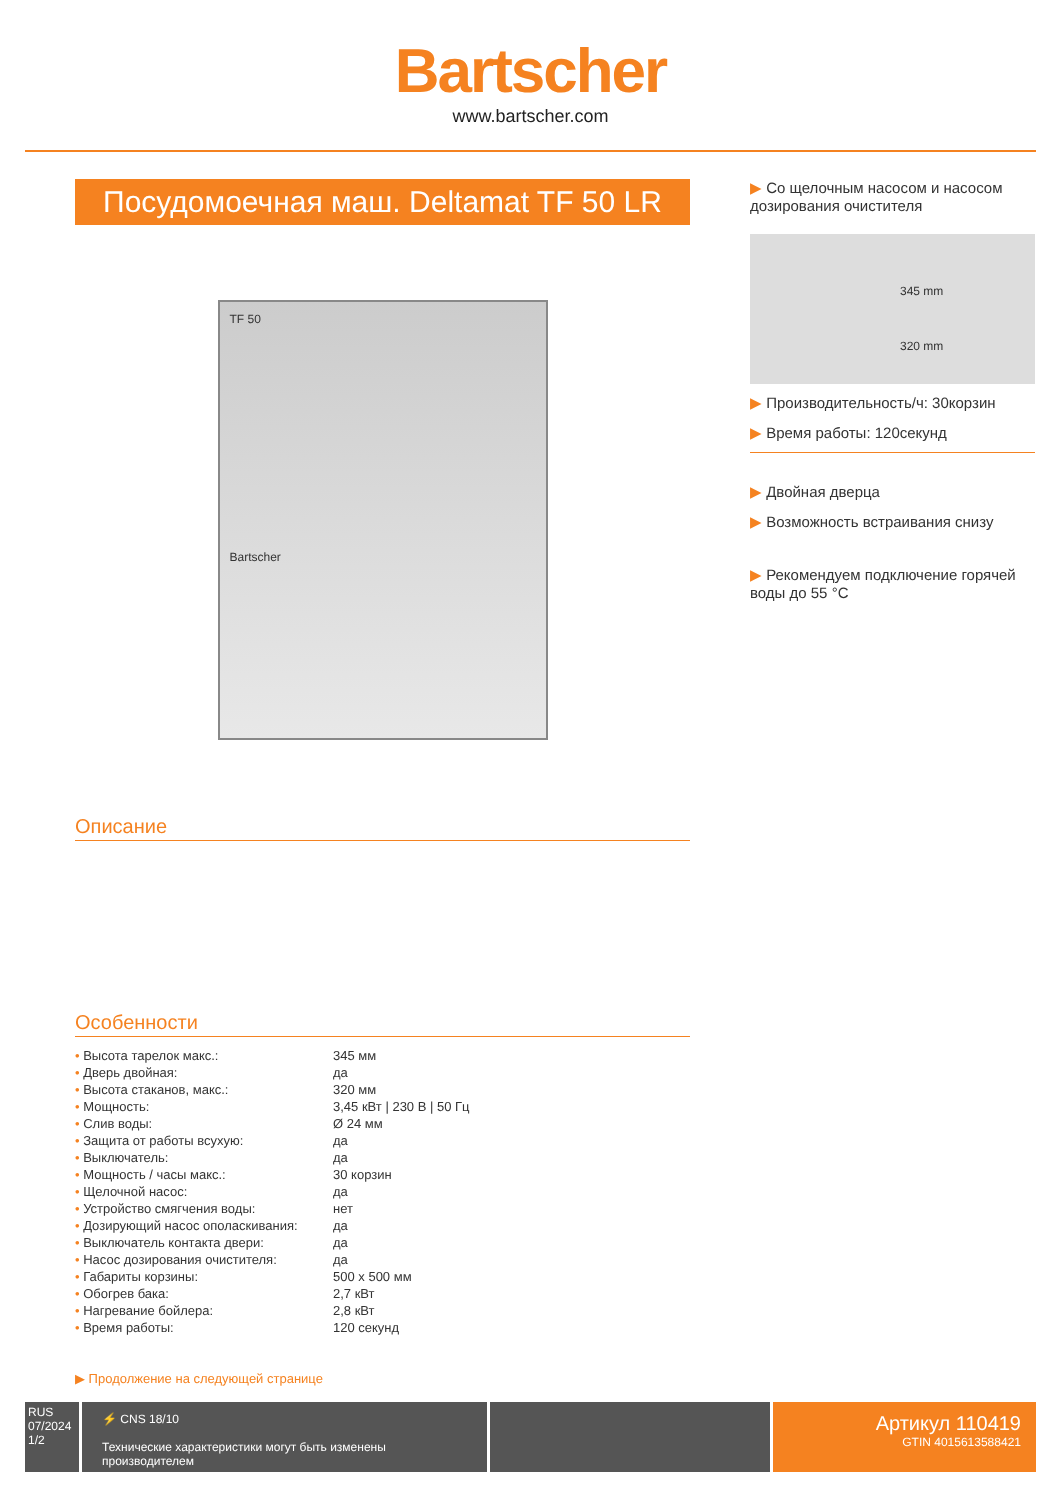Bartscher
www.bartscher.com
Посудомоечная маш. Deltamat TF 50 LR
TF 50
Bartscher
Описание
Особенности
| • Высота тарелок макс.: | 345 мм |
| • Дверь двойная: | да |
| • Высота стаканов, макс.: | 320 мм |
| • Мощность: | 3,45 кВт / 230 В / 50 Гц |
| • Слив воды: | Ø 24 мм |
| • Защита от работы всухую: | да |
| • Выключатель: | да |
| • Мощность / часы макс.: | 30 корзин |
| • Щелочной насос: | да |
| • Устройство смягчения воды: | нет |
| • Дозирующий насос ополаскивания: | да |
| • Выключатель контакта двери: | да |
| • Насос дозирования очистителя: | да |
| • Габариты корзины: | 500 x 500 мм |
| • Обогрев бака: | 2,7 кВт |
| • Нагревание бойлера: | 2,8 кВт |
| • Время работы: | 120 секунд |
▶ Продолжение на следующей странице
▶ Со щелочным насосом и насосом дозирования очистителя
345 mm
320 mm
▶ Производительность/ч: 30корзин
▶ Время работы: 120секунд
▶ Двойная дверца
▶ Возможность встраивания снизу
▶ Рекомендуем подключение горячей воды до 55 °C
RUS
07/2024
1/2
⚡ CNS 18/10
Технические характеристики могут быть изменены производителем
Артикул 110419
GTIN 4015613588421